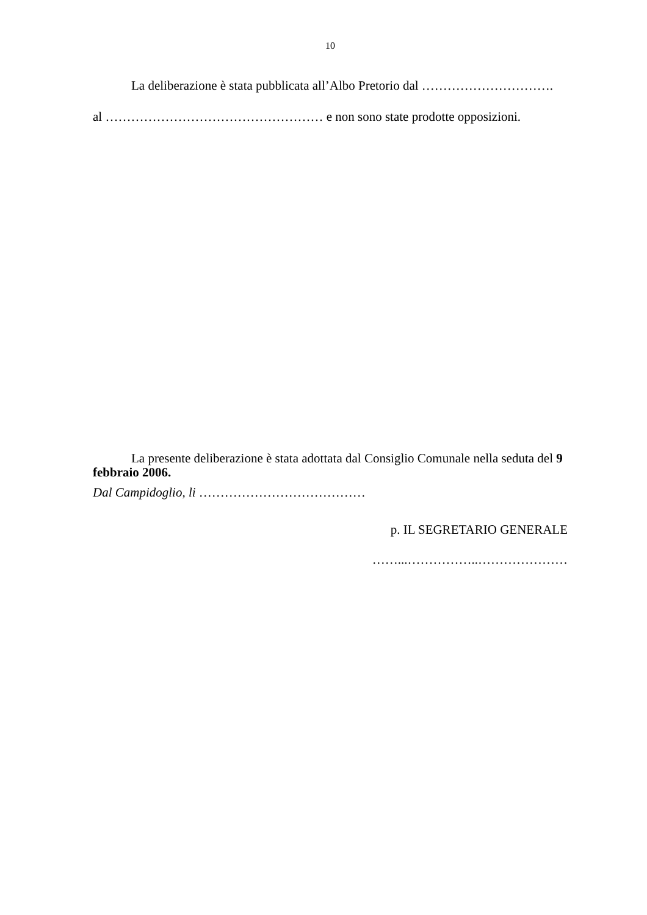10
La deliberazione è stata pubblicata all’Albo Pretorio dal ………………………….
al …………………………………………… e non sono state prodotte opposizioni.
La presente deliberazione è stata adottata dal Consiglio Comunale nella seduta del 9 febbraio 2006.
Dal Campidoglio, li …………………………………
p. IL SEGRETARIO GENERALE
……...……………..…………………